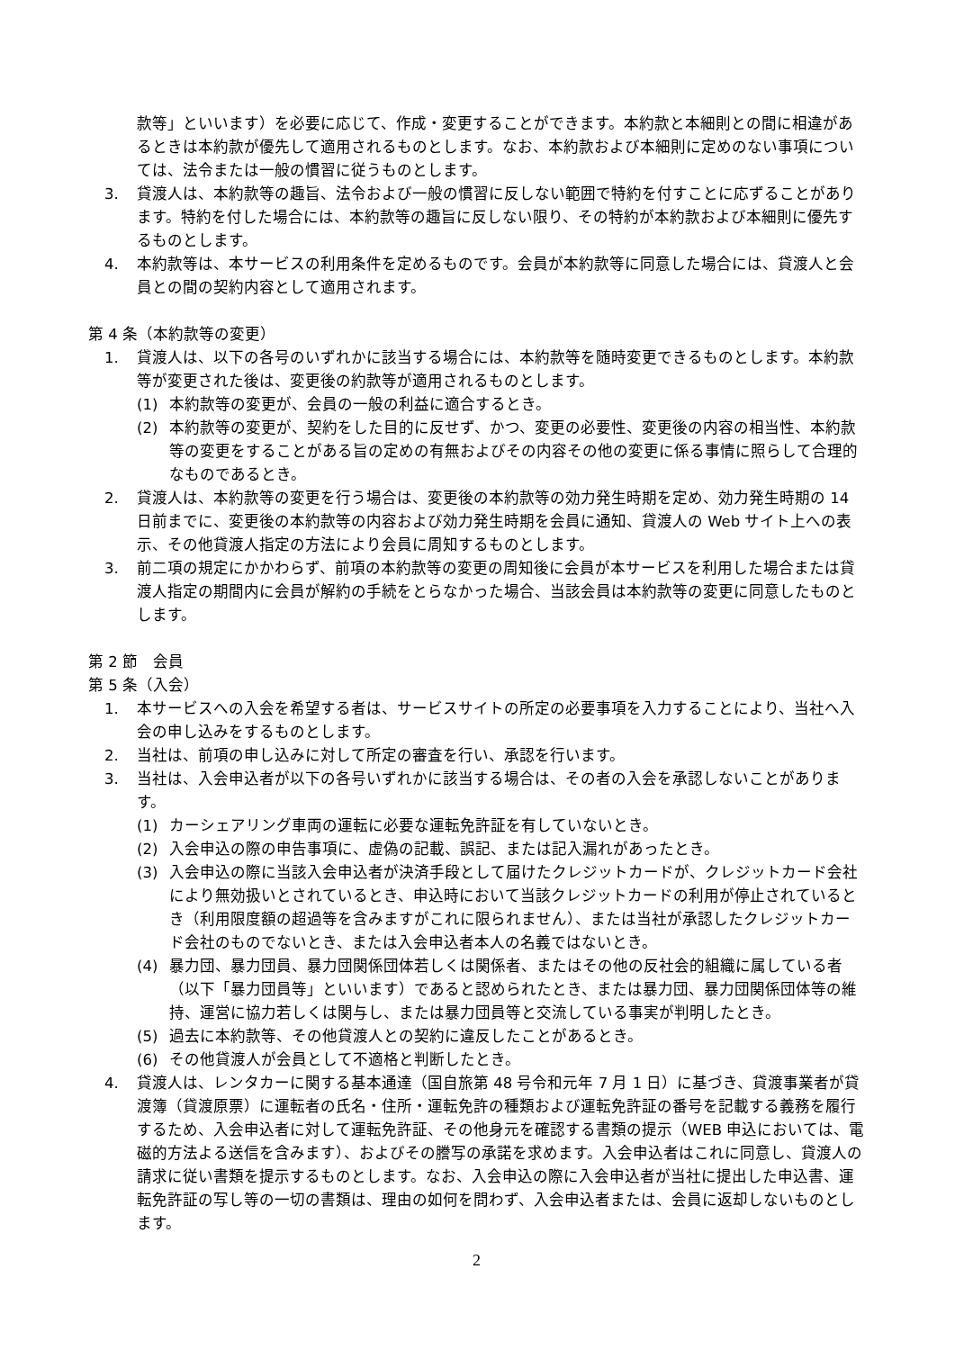款等」といいます）を必要に応じて、作成・変更することができます。本約款と本細則との間に相違があるときは本約款が優先して適用されるものとします。なお、本約款および本細則に定めのない事項については、法令または一般の慣習に従うものとします。
3. 貸渡人は、本約款等の趣旨、法令および一般の慣習に反しない範囲で特約を付すことに応ずることがあります。特約を付した場合には、本約款等の趣旨に反しない限り、その特約が本約款および本細則に優先するものとします。
4. 本約款等は、本サービスの利用条件を定めるものです。会員が本約款等に同意した場合には、貸渡人と会員との間の契約内容として適用されます。
第 4 条（本約款等の変更）
1. 貸渡人は、以下の各号のいずれかに該当する場合には、本約款等を随時変更できるものとします。本約款等が変更された後は、変更後の約款等が適用されるものとします。
(1) 本約款等の変更が、会員の一般の利益に適合するとき。
(2) 本約款等の変更が、契約をした目的に反せず、かつ、変更の必要性、変更後の内容の相当性、本約款等の変更をすることがある旨の定めの有無およびその内容その他の変更に係る事情に照らして合理的なものであるとき。
2. 貸渡人は、本約款等の変更を行う場合は、変更後の本約款等の効力発生時期を定め、効力発生時期の 14 日前までに、変更後の本約款等の内容および効力発生時期を会員に通知、貸渡人の Web サイト上への表示、その他貸渡人指定の方法により会員に周知するものとします。
3. 前二項の規定にかかわらず、前項の本約款等の変更の周知後に会員が本サービスを利用した場合または貸渡人指定の期間内に会員が解約の手続をとらなかった場合、当該会員は本約款等の変更に同意したものとします。
第 2 節　会員
第 5 条（入会）
1. 本サービスへの入会を希望する者は、サービスサイトの所定の必要事項を入力することにより、当社へ入会の申し込みをするものとします。
2. 当社は、前項の申し込みに対して所定の審査を行い、承認を行います。
3. 当社は、入会申込者が以下の各号いずれかに該当する場合は、その者の入会を承認しないことがあります。
(1) カーシェアリング車両の運転に必要な運転免許証を有していないとき。
(2) 入会申込の際の申告事項に、虚偽の記載、誤記、または記入漏れがあったとき。
(3) 入会申込の際に当該入会申込者が決済手段として届けたクレジットカードが、クレジットカード会社により無効扱いとされているとき、申込時において当該クレジットカードの利用が停止されているとき（利用限度額の超過等を含みますがこれに限られません）、または当社が承認したクレジットカード会社のものでないとき、または入会申込者本人の名義ではないとき。
(4) 暴力団、暴力団員、暴力団関係団体若しくは関係者、またはその他の反社会的組織に属している者（以下「暴力団員等」といいます）であると認められたとき、または暴力団、暴力団関係団体等の維持、運営に協力若しくは関与し、または暴力団員等と交流している事実が判明したとき。
(5) 過去に本約款等、その他貸渡人との契約に違反したことがあるとき。
(6) その他貸渡人が会員として不適格と判断したとき。
4. 貸渡人は、レンタカーに関する基本通達（国自旅第 48 号令和元年 7 月 1 日）に基づき、貸渡事業者が貸渡簿（貸渡原票）に運転者の氏名・住所・運転免許の種類および運転免許証の番号を記載する義務を履行するため、入会申込者に対して運転免許証、その他身元を確認する書類の提示（WEB 申込においては、電磁的方法よる送信を含みます）、およびその謄写の承諾を求めます。入会申込者はこれに同意し、貸渡人の請求に従い書類を提示するものとします。なお、入会申込の際に入会申込者が当社に提出した申込書、運転免許証の写し等の一切の書類は、理由の如何を問わず、入会申込者または、会員に返却しないものとします。
2